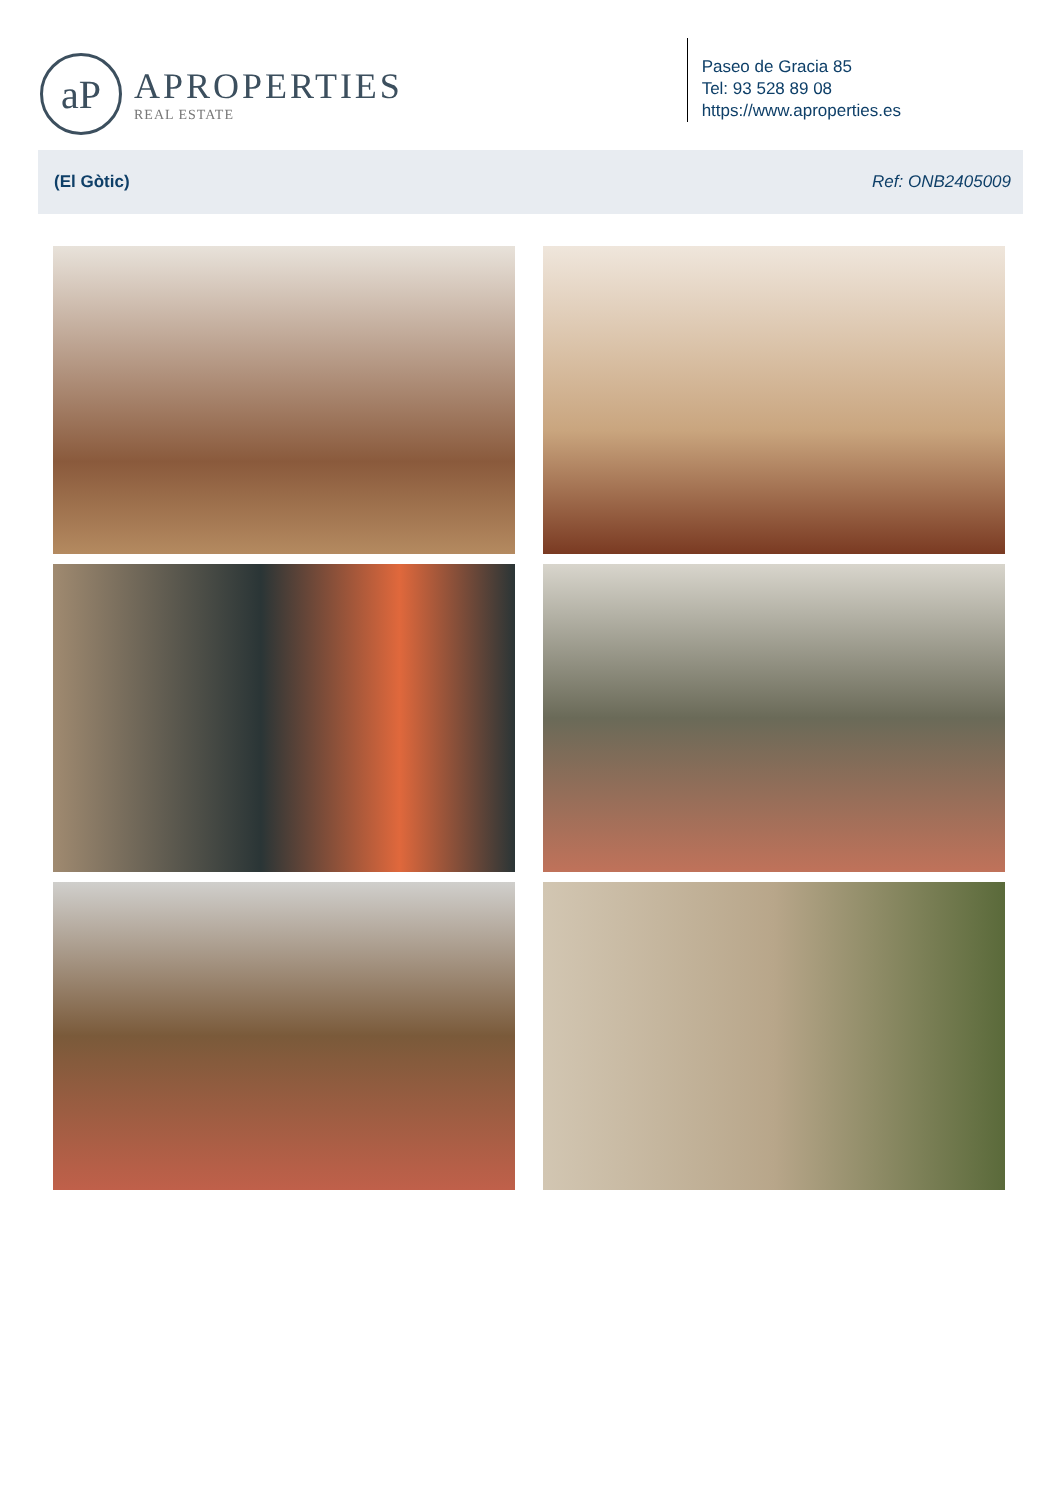aP
APROPERTIES
REAL ESTATE
Paseo de Gracia 85
Tel: 93 528 89 08
https://www.aproperties.es
(El Gòtic) Ref: ONB2405009